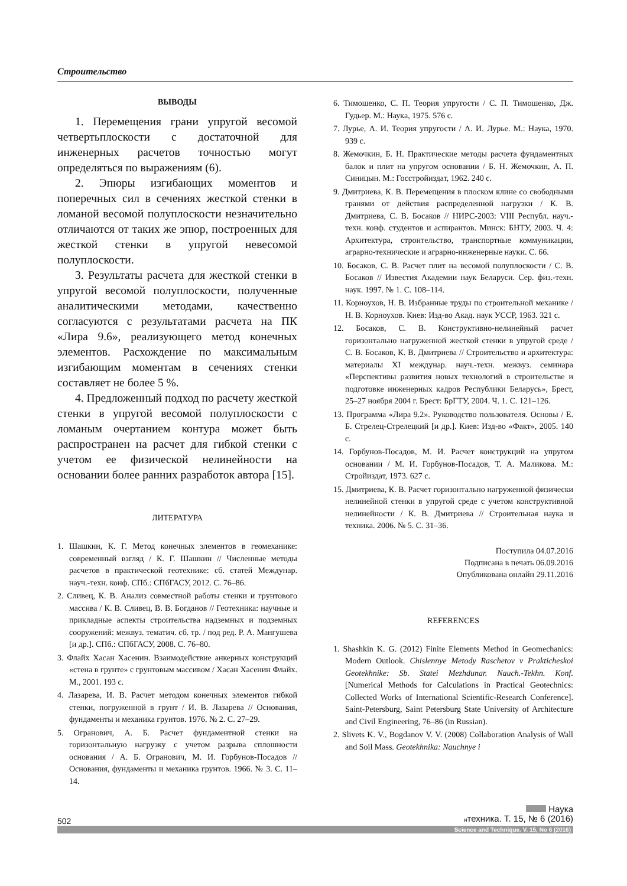Строительство
ВЫВОДЫ
1. Перемещения грани упругой весомой четвертьплоскости с достаточной для инженерных расчетов точностью могут определяться по выражениям (6).
2. Эпюры изгибающих моментов и поперечных сил в сечениях жесткой стенки в ломаной весомой полуплоскости незначительно отличаются от таких же эпюр, построенных для жесткой стенки в упругой невесомой полуплоскости.
3. Результаты расчета для жесткой стенки в упругой весомой полуплоскости, полученные аналитическими методами, качественно согласуются с результатами расчета на ПК «Лира 9.6», реализующего метод конечных элементов. Расхождение по максимальным изгибающим моментам в сечениях стенки составляет не более 5 %.
4. Предложенный подход по расчету жесткой стенки в упругой весомой полуплоскости с ломаным очертанием контура может быть распространен на расчет для гибкой стенки с учетом ее физической нелинейности на основании более ранних разработок автора [15].
ЛИТЕРАТУРА
1. Шашкин, К. Г. Метод конечных элементов в геомеханике: современный взгляд / К. Г. Шашкин // Численные методы расчетов в практической геотехнике: сб. статей Междунар. науч.-техн. конф. СПб.: СПбГАСУ, 2012. С. 76–86.
2. Сливец, К. В. Анализ совместной работы стенки и грунтового массива / К. В. Сливец, В. В. Богданов // Геотехника: научные и прикладные аспекты строительства надземных и подземных сооружений: межвуз. тематич. сб. тр. / под ред. Р. А. Мангушева [и др.]. СПб.: СПбГАСУ, 2008. С. 76–80.
3. Флайх Хасан Хасенин. Взаимодействие анкерных конструкций «стена в грунте» с грунтовым массивом / Хасан Хасенин Флайх. М., 2001. 193 с.
4. Лазарева, И. В. Расчет методом конечных элементов гибкой стенки, погруженной в грунт / И. В. Лазарева // Основания, фундаменты и механика грунтов. 1976. № 2. С. 27–29.
5. Огранович, А. Б. Расчет фундаментной стенки на горизонтальную нагрузку с учетом разрыва сплошности основания / А. Б. Огранович, М. И. Горбунов-Посадов // Основания, фундаменты и механика грунтов. 1966. № 3. С. 11–14.
6. Тимошенко, С. П. Теория упругости / С. П. Тимошенко, Дж. Гудьер. М.: Наука, 1975. 576 с.
7. Лурье, А. И. Теория упругости / А. И. Лурье. М.: Наука, 1970. 939 с.
8. Жемочкин, Б. Н. Практические методы расчета фундаментных балок и плит на упругом основании / Б. Н. Жемочкин, А. П. Синицын. М.: Госстройиздат, 1962. 240 с.
9. Дмитриева, К. В. Перемещения в плоском клине со свободными гранями от действия распределенной нагрузки / К. В. Дмитриева, С. В. Босаков // НИРС-2003: VIII Республ. науч.-техн. конф. студентов и аспирантов. Минск: БНТУ, 2003. Ч. 4: Архитектура, строительство, транспортные коммуникации, аграрно-технические и аграрно-инженерные науки. С. 66.
10. Босаков, С. В. Расчет плит на весомой полуплоскости / С. В. Босаков // Известия Академии наук Беларуси. Сер. физ.-техн. наук. 1997. № 1. С. 108–114.
11. Корноухов, Н. В. Избранные труды по строительной механике / Н. В. Корноухов. Киев: Изд-во Акад. наук УССР, 1963. 321 с.
12. Босаков, С. В. Конструктивно-нелинейный расчет горизонтально нагруженной жесткой стенки в упругой среде / С. В. Босаков, К. В. Дмитриева // Строительство и архитектура: материалы XI междунар. науч.-техн. межвуз. семинара «Перспективы развития новых технологий в строительстве и подготовке инженерных кадров Республики Беларусь», Брест, 25–27 ноября 2004 г. Брест: БрГТУ, 2004. Ч. 1. С. 121–126.
13. Программа «Лира 9.2». Руководство пользователя. Основы / Е. Б. Стрелец-Стрелецкий [и др.]. Киев: Изд-во «Факт», 2005. 140 с.
14. Горбунов-Посадов, М. И. Расчет конструкций на упругом основании / М. И. Горбунов-Посадов, Т. А. Маликова. М.: Стройиздат, 1973. 627 с.
15. Дмитриева, К. В. Расчет горизонтально нагруженной физически нелинейной стенки в упругой среде с учетом конструктивной нелинейности / К. В. Дмитриева // Строительная наука и техника. 2006. № 5. С. 31–36.
Поступила 04.07.2016
Подписана в печать 06.09.2016
Опубликована онлайн 29.11.2016
REFERENCES
1. Shashkin K. G. (2012) Finite Elements Method in Geomechanics: Modern Outlook. Chislennye Metody Raschetov v Prakticheskoi Geotekhnike: Sb. Statei Mezhdunar. Nauch.-Tekhn. Konf. [Numerical Methods for Calculations in Practical Geotechnics: Collected Works of International Scientific-Research Conference]. Saint-Petersburg, Saint Petersburg State University of Architecture and Civil Engineering, 76–86 (in Russian).
2. Slivets K. V., Bogdanov V. V. (2008) Collaboration Analysis of Wall and Soil Mass. Geotekhnika: Nauchnye i
502
Наука
итехника. Т. 15, № 6 (2016)
Science and Technique. V. 15, No 6 (2016)